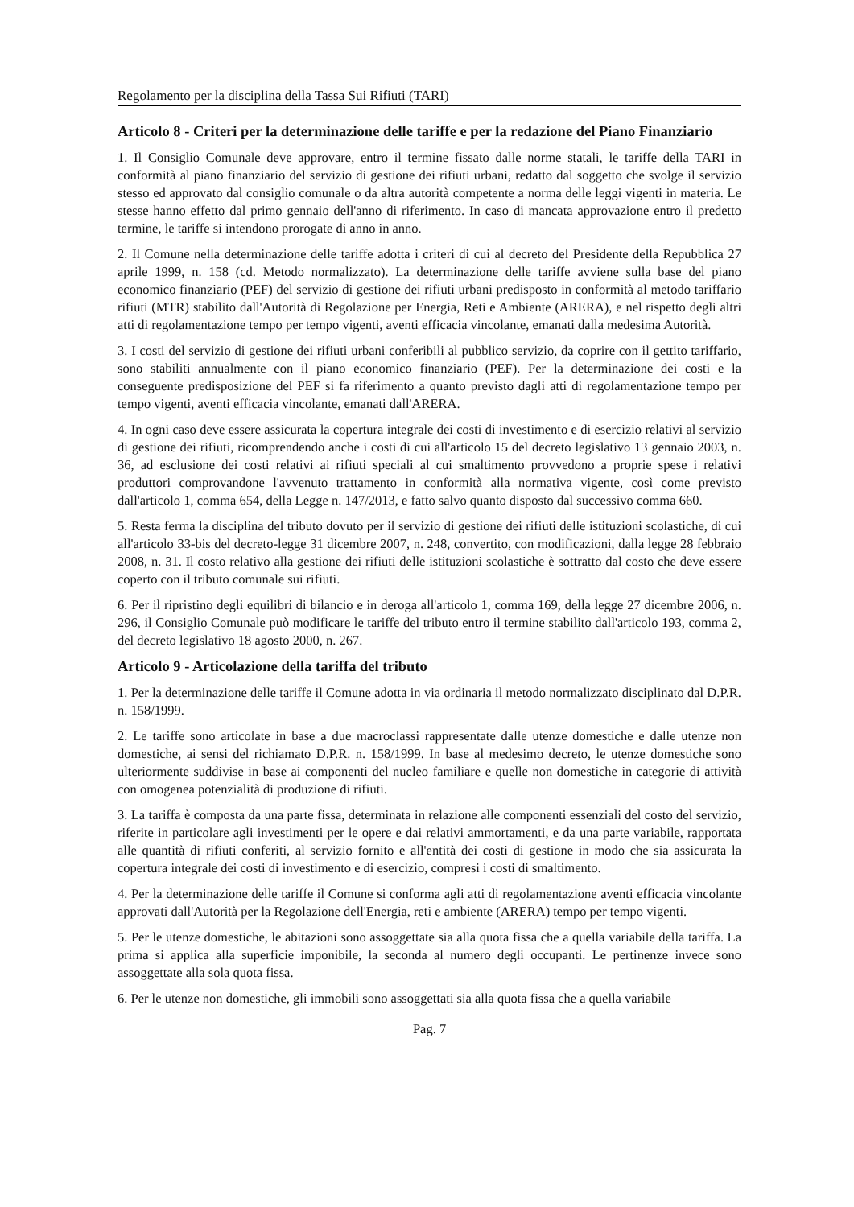Regolamento per la disciplina della Tassa Sui Rifiuti (TARI)
Articolo 8 - Criteri per la determinazione delle tariffe e per la redazione del Piano Finanziario
1. Il Consiglio Comunale deve approvare, entro il termine fissato dalle norme statali, le tariffe della TARI in conformità al piano finanziario del servizio di gestione dei rifiuti urbani, redatto dal soggetto che svolge il servizio stesso ed approvato dal consiglio comunale o da altra autorità competente a norma delle leggi vigenti in materia. Le stesse hanno effetto dal primo gennaio dell'anno di riferimento. In caso di mancata approvazione entro il predetto termine, le tariffe si intendono prorogate di anno in anno.
2. Il Comune nella determinazione delle tariffe adotta i criteri di cui al decreto del Presidente della Repubblica 27 aprile 1999, n. 158 (cd. Metodo normalizzato). La determinazione delle tariffe avviene sulla base del piano economico finanziario (PEF) del servizio di gestione dei rifiuti urbani predisposto in conformità al metodo tariffario rifiuti (MTR) stabilito dall'Autorità di Regolazione per Energia, Reti e Ambiente (ARERA), e nel rispetto degli altri atti di regolamentazione tempo per tempo vigenti, aventi efficacia vincolante, emanati dalla medesima Autorità.
3. I costi del servizio di gestione dei rifiuti urbani conferibili al pubblico servizio, da coprire con il gettito tariffario, sono stabiliti annualmente con il piano economico finanziario (PEF). Per la determinazione dei costi e la conseguente predisposizione del PEF si fa riferimento a quanto previsto dagli atti di regolamentazione tempo per tempo vigenti, aventi efficacia vincolante, emanati dall'ARERA.
4. In ogni caso deve essere assicurata la copertura integrale dei costi di investimento e di esercizio relativi al servizio di gestione dei rifiuti, ricomprendendo anche i costi di cui all'articolo 15 del decreto legislativo 13 gennaio 2003, n. 36, ad esclusione dei costi relativi ai rifiuti speciali al cui smaltimento provvedono a proprie spese i relativi produttori comprovandone l'avvenuto trattamento in conformità alla normativa vigente, così come previsto dall'articolo 1, comma 654, della Legge n. 147/2013, e fatto salvo quanto disposto dal successivo comma 660.
5. Resta ferma la disciplina del tributo dovuto per il servizio di gestione dei rifiuti delle istituzioni scolastiche, di cui all'articolo 33-bis del decreto-legge 31 dicembre 2007, n. 248, convertito, con modificazioni, dalla legge 28 febbraio 2008, n. 31. Il costo relativo alla gestione dei rifiuti delle istituzioni scolastiche è sottratto dal costo che deve essere coperto con il tributo comunale sui rifiuti.
6. Per il ripristino degli equilibri di bilancio e in deroga all'articolo 1, comma 169, della legge 27 dicembre 2006, n. 296, il Consiglio Comunale può modificare le tariffe del tributo entro il termine stabilito dall'articolo 193, comma 2, del decreto legislativo 18 agosto 2000, n. 267.
Articolo 9 - Articolazione della tariffa del tributo
1. Per la determinazione delle tariffe il Comune adotta in via ordinaria il metodo normalizzato disciplinato dal D.P.R. n. 158/1999.
2. Le tariffe sono articolate in base a due macroclassi rappresentate dalle utenze domestiche e dalle utenze non domestiche, ai sensi del richiamato D.P.R. n. 158/1999. In base al medesimo decreto, le utenze domestiche sono ulteriormente suddivise in base ai componenti del nucleo familiare e quelle non domestiche in categorie di attività con omogenea potenzialità di produzione di rifiuti.
3. La tariffa è composta da una parte fissa, determinata in relazione alle componenti essenziali del costo del servizio, riferite in particolare agli investimenti per le opere e dai relativi ammortamenti, e da una parte variabile, rapportata alle quantità di rifiuti conferiti, al servizio fornito e all'entità dei costi di gestione in modo che sia assicurata la copertura integrale dei costi di investimento e di esercizio, compresi i costi di smaltimento.
4. Per la determinazione delle tariffe il Comune si conforma agli atti di regolamentazione aventi efficacia vincolante approvati dall'Autorità per la Regolazione dell'Energia, reti e ambiente (ARERA) tempo per tempo vigenti.
5. Per le utenze domestiche, le abitazioni sono assoggettate sia alla quota fissa che a quella variabile della tariffa. La prima si applica alla superficie imponibile, la seconda al numero degli occupanti. Le pertinenze invece sono assoggettate alla sola quota fissa.
6. Per le utenze non domestiche, gli immobili sono assoggettati sia alla quota fissa che a quella variabile
Pag. 7